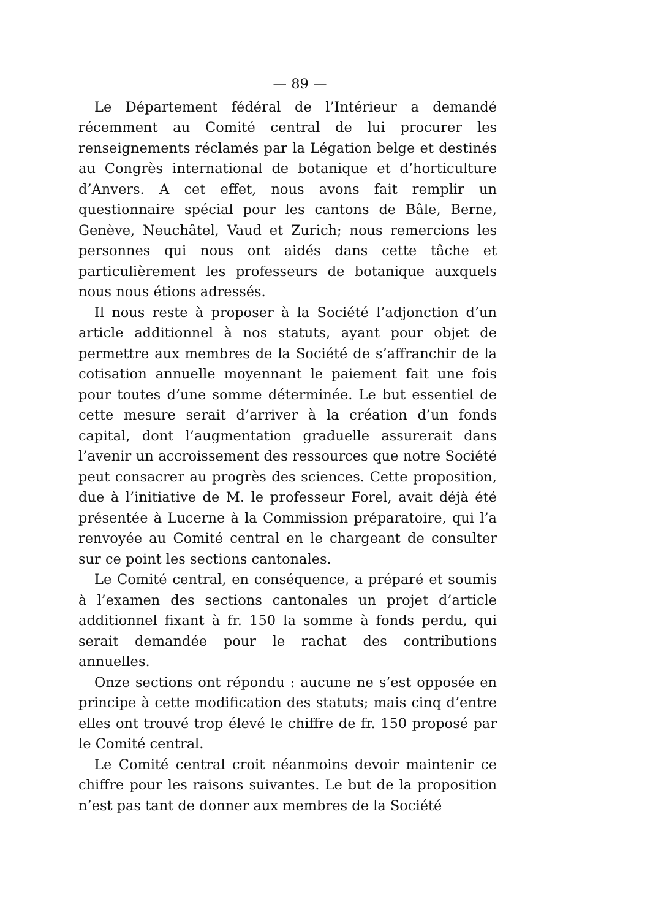— 89 —
Le Département fédéral de l’Intérieur a demandé récemment au Comité central de lui procurer les renseignements réclamés par la Légation belge et destinés au Congrès international de botanique et d’horticulture d’Anvers. A cet effet, nous avons fait remplir un questionnaire spécial pour les cantons de Bâle, Berne, Genève, Neuchâtel, Vaud et Zurich; nous remercions les personnes qui nous ont aidés dans cette tâche et particulièrement les professeurs de botanique auxquels nous nous étions adressés.
Il nous reste à proposer à la Société l’adjonction d’un article additionnel à nos statuts, ayant pour objet de permettre aux membres de la Société de s’affranchir de la cotisation annuelle moyennant le paiement fait une fois pour toutes d’une somme déterminée. Le but essentiel de cette mesure serait d’arriver à la création d’un fonds capital, dont l’augmentation graduelle assurerait dans l’avenir un accroissement des ressources que notre Société peut consacrer au progrès des sciences. Cette proposition, due à l’initiative de M. le professeur Forel, avait déjà été présentée à Lucerne à la Commission préparatoire, qui l’a renvoyée au Comité central en le chargeant de consulter sur ce point les sections cantonales.
Le Comité central, en conséquence, a préparé et soumis à l’examen des sections cantonales un projet d’article additionnel fixant à fr. 150 la somme à fonds perdu, qui serait demandée pour le rachat des contributions annuelles.
Onze sections ont répondu : aucune ne s’est opposée en principe à cette modification des statuts; mais cinq d’entre elles ont trouvé trop élevé le chiffre de fr. 150 proposé par le Comité central.
Le Comité central croit néanmoins devoir maintenir ce chiffre pour les raisons suivantes. Le but de la proposition n’est pas tant de donner aux membres de la Société